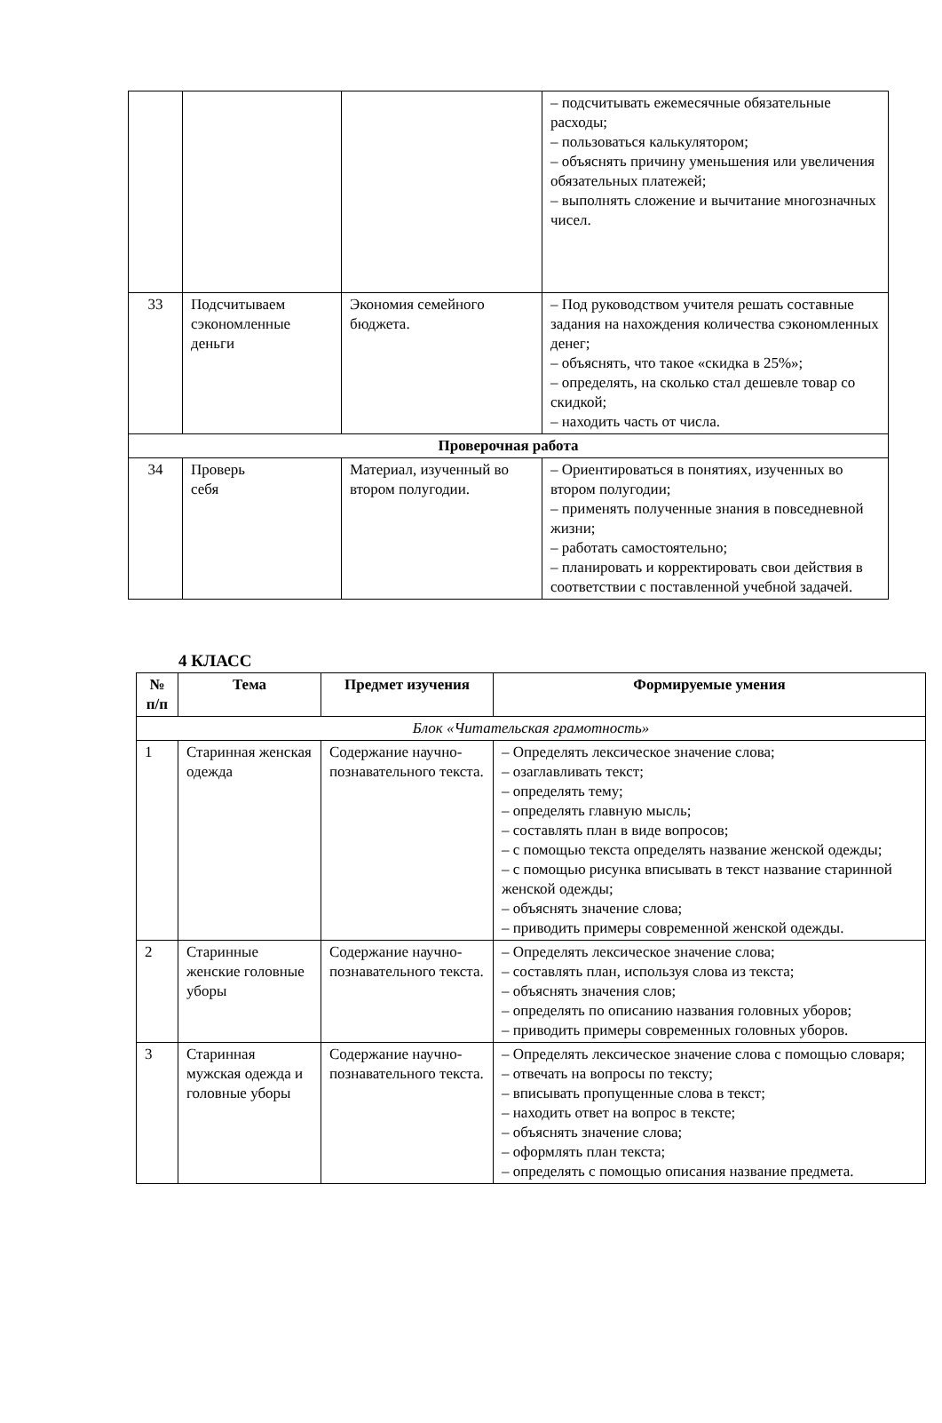| | | | – подсчитывать ежемесячные обязательные расходы; – пользоваться калькулятором; – объяснять причину уменьшения или увеличения обязательных платежей; – выполнять сложение и вычитание многозначных чисел. |
| 33 | Подсчитываем сэкономленные деньги | Экономия семейного бюджета. | – Под руководством учителя решать составные задания на нахождения количества сэкономленных денег; – объяснять, что такое «скидка в 25%»; – определять, на сколько стал дешевле товар со скидкой; – находить часть от числа. |
| Проверочная работа | | | |
| 34 | Проверь себя | Материал, изученный во втором полугодии. | – Ориентироваться в понятиях, изученных во втором полугодии; – применять полученные знания в повседневной жизни; – работать самостоятельно; – планировать и корректировать свои действия в соответствии с поставленной учебной задачей. |
4 КЛАСС
| № п/п | Тема | Предмет изучения | Формируемые умения |
| --- | --- | --- | --- |
| Блок «Читательская грамотность» | | | |
| 1 | Старинная женская одежда | Содержание научно-познавательного текста. | – Определять лексическое значение слова; – озаглавливать текст; – определять тему; – определять главную мысль; – составлять план в виде вопросов; – с помощью текста определять название женской одежды; – с помощью рисунка вписывать в текст название старинной женской одежды; – объяснять значение слова; – приводить примеры современной женской одежды. |
| 2 | Старинные женские головные уборы | Содержание научно-познавательного текста. | – Определять лексическое значение слова; – составлять план, используя слова из текста; – объяснять значения слов; – определять по описанию названия головных уборов; – приводить примеры современных головных уборов. |
| 3 | Старинная мужская одежда и головные уборы | Содержание научно-познавательного текста. | – Определять лексическое значение слова с помощью словаря; – отвечать на вопросы по тексту; – вписывать пропущенные слова в текст; – находить ответ на вопрос в тексте; – объяснять значение слова; – оформлять план текста; – определять с помощью описания название предмета. |